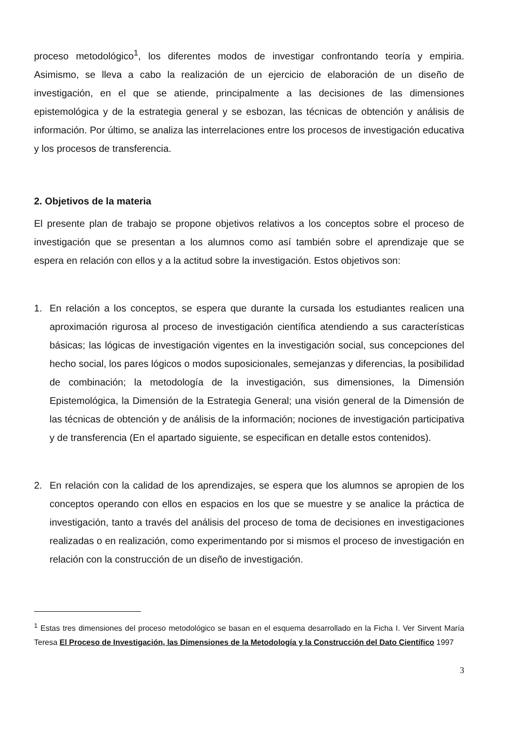proceso metodológico<sup>1</sup>, los diferentes modos de investigar confrontando teoría y empiria. Asimismo, se lleva a cabo la realización de un ejercicio de elaboración de un diseño de investigación, en el que se atiende, principalmente a las decisiones de las dimensiones epistemológica y de la estrategia general y se esbozan, las técnicas de obtención y análisis de información. Por último, se analiza las interrelaciones entre los procesos de investigación educativa y los procesos de transferencia.
2. Objetivos de la materia
El presente plan de trabajo se propone objetivos relativos a los conceptos sobre el proceso de investigación que se presentan a los alumnos como así también sobre el aprendizaje que se espera en relación con ellos y a la actitud sobre la investigación. Estos objetivos son:
1. En relación a los conceptos, se espera que durante la cursada los estudiantes realicen una aproximación rigurosa al proceso de investigación científica atendiendo a sus características básicas; las lógicas de investigación vigentes en la investigación social, sus concepciones del hecho social, los pares lógicos o modos suposicionales, semejanzas y diferencias, la posibilidad de combinación; la metodología de la investigación, sus dimensiones, la Dimensión Epistemológica, la Dimensión de la Estrategia General; una visión general de la Dimensión de las técnicas de obtención y de análisis de la información; nociones de investigación participativa y de transferencia (En el apartado siguiente, se especifican en detalle estos contenidos).
2. En relación con la calidad de los aprendizajes, se espera que los alumnos se apropien de los conceptos operando con ellos en espacios en los que se muestre y se analice la práctica de investigación, tanto a través del análisis del proceso de toma de decisiones en investigaciones realizadas o en realización, como experimentando por si mismos el proceso de investigación en relación con la construcción de un diseño de investigación.
<sup>1</sup> Estas tres dimensiones del proceso metodológico se basan en el esquema desarrollado en la Ficha I. Ver Sirvent María Teresa El Proceso de Investigación, las Dimensiones de la Metodología y la Construcción del Dato Científico 1997
3